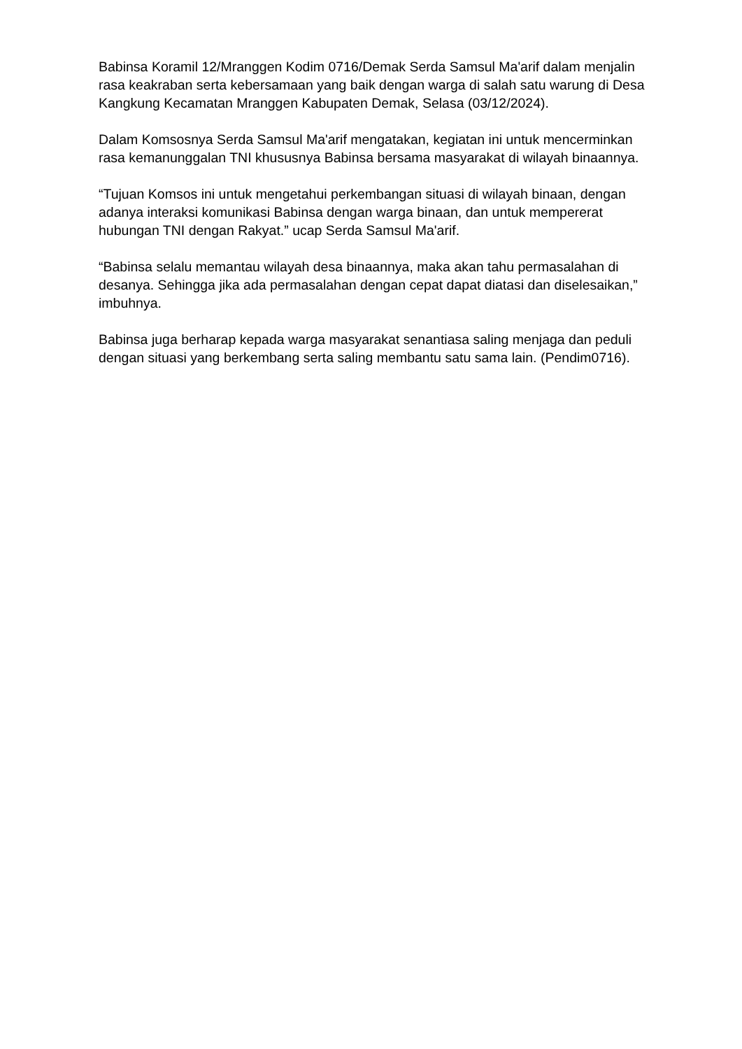Babinsa Koramil 12/Mranggen Kodim 0716/Demak Serda Samsul Ma'arif dalam menjalin rasa keakraban serta kebersamaan yang baik dengan warga di salah satu warung di Desa Kangkung Kecamatan Mranggen Kabupaten Demak, Selasa (03/12/2024).
Dalam Komsosnya Serda Samsul Ma'arif mengatakan, kegiatan ini untuk mencerminkan rasa kemanunggalan TNI khususnya Babinsa bersama masyarakat di wilayah binaannya.
“Tujuan Komsos ini untuk mengetahui perkembangan situasi di wilayah binaan, dengan adanya interaksi komunikasi Babinsa dengan warga binaan, dan untuk mempererat hubungan TNI dengan Rakyat.” ucap Serda Samsul Ma'arif.
“Babinsa selalu memantau wilayah desa binaannya, maka akan tahu permasalahan di desanya. Sehingga jika ada permasalahan dengan cepat dapat diatasi dan diselesaikan,” imbuhnya.
Babinsa juga berharap kepada warga masyarakat senantiasa saling menjaga dan peduli dengan situasi yang berkembang serta saling membantu satu sama lain. (Pendim0716).